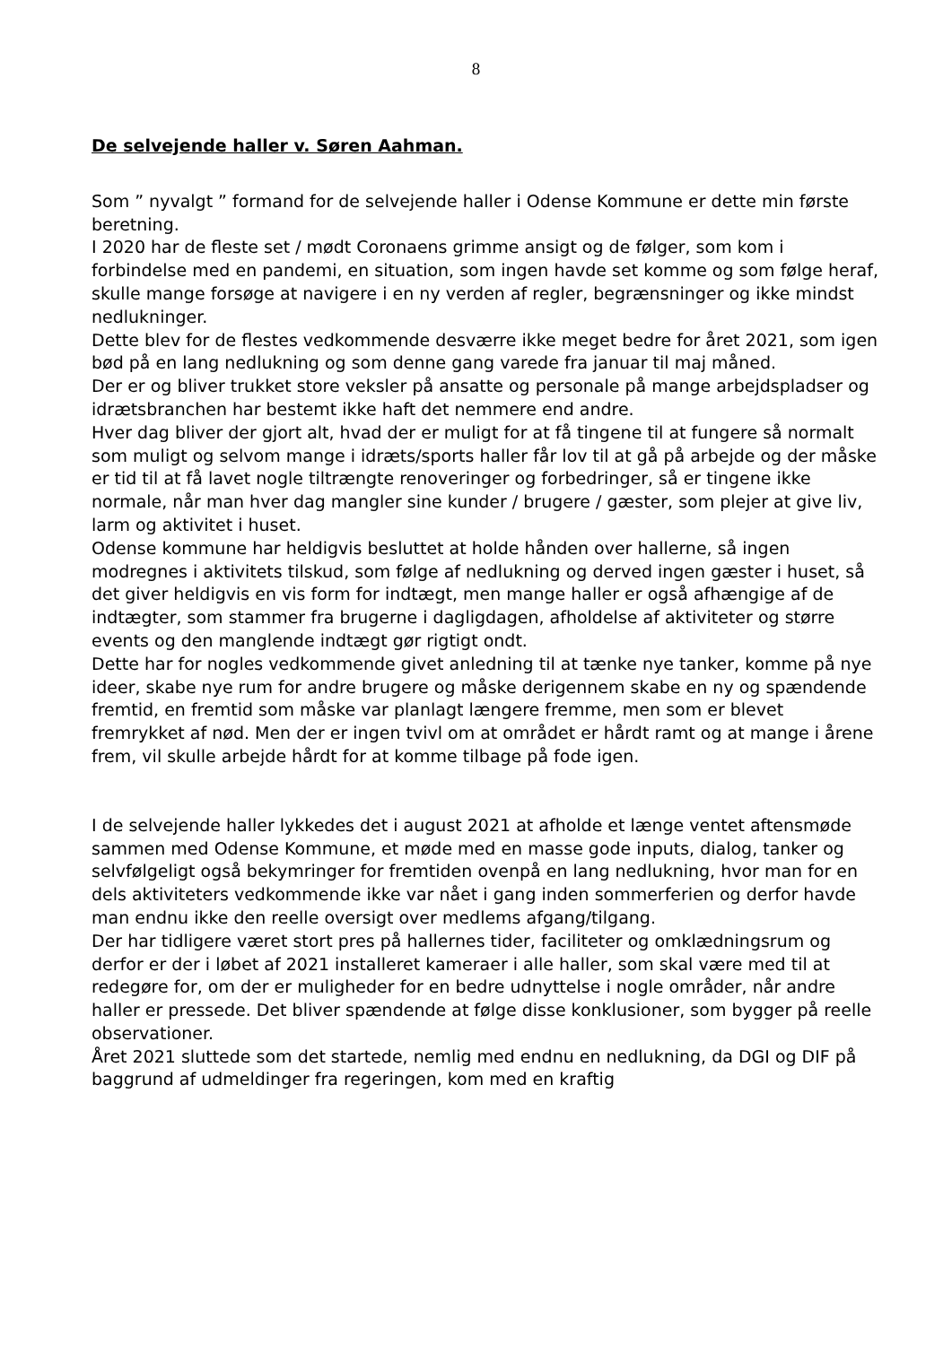8
De selvejende haller v. Søren Aahman.
Som ” nyvalgt ” formand for de selvejende haller i Odense Kommune er dette min første beretning.
I 2020 har de fleste set / mødt Coronaens grimme ansigt og de følger, som kom i forbindelse med en pandemi, en situation, som ingen havde set komme og som følge heraf, skulle mange forsøge at navigere i en ny verden af regler, begrænsninger og ikke mindst nedlukninger.
Dette blev for de flestes vedkommende desværre ikke meget bedre for året 2021, som igen bød på en lang nedlukning og som denne gang varede fra januar til maj måned.
Der er og bliver trukket store veksler på ansatte og personale på mange arbejdspladser og idrætsbranchen har bestemt ikke haft det nemmere end andre.
Hver dag bliver der gjort alt, hvad der er muligt for at få tingene til at fungere så normalt som muligt og selvom mange i idræts/sports haller får lov til at gå på arbejde og der måske er tid til at få lavet nogle tiltrængte renoveringer og forbedringer, så er tingene ikke normale, når man hver dag mangler sine kunder / brugere / gæster, som plejer at give liv, larm og aktivitet i huset.
Odense kommune har heldigvis besluttet at holde hånden over hallerne, så ingen modregnes i aktivitets tilskud, som følge af nedlukning og derved ingen gæster i huset, så det giver heldigvis en vis form for indtægt, men mange haller er også afhængige af de indtægter, som stammer fra brugerne i dagligdagen, afholdelse af aktiviteter og større events og den manglende indtægt gør rigtigt ondt.
Dette har for nogles vedkommende givet anledning til at tænke nye tanker, komme på nye ideer, skabe nye rum for andre brugere og måske derigennem skabe en ny og spændende fremtid, en fremtid som måske var planlagt længere fremme, men som er blevet fremrykket af nød. Men der er ingen tvivl om at området er hårdt ramt og at mange i årene frem, vil skulle arbejde hårdt for at komme tilbage på fode igen.
I de selvejende haller lykkedes det i august 2021 at afholde et længe ventet aftensmøde sammen med Odense Kommune, et møde med en masse gode inputs, dialog, tanker og selvfølgeligt også bekymringer for fremtiden ovenpå en lang nedlukning, hvor man for en dels aktiviteters vedkommende ikke var nået i gang inden sommerferien og derfor havde man endnu ikke den reelle oversigt over medlems afgang/tilgang.
Der har tidligere været stort pres på hallernes tider, faciliteter og omklædningsrum og derfor er der i løbet af 2021 installeret kameraer i alle haller, som skal være med til at redegøre for, om der er muligheder for en bedre udnyttelse i nogle områder, når andre haller er pressede. Det bliver spændende at følge disse konklusioner, som bygger på reelle observationer.
Året 2021 sluttede som det startede, nemlig med endnu en nedlukning, da DGI og DIF på baggrund af udmeldinger fra regeringen, kom med en kraftig